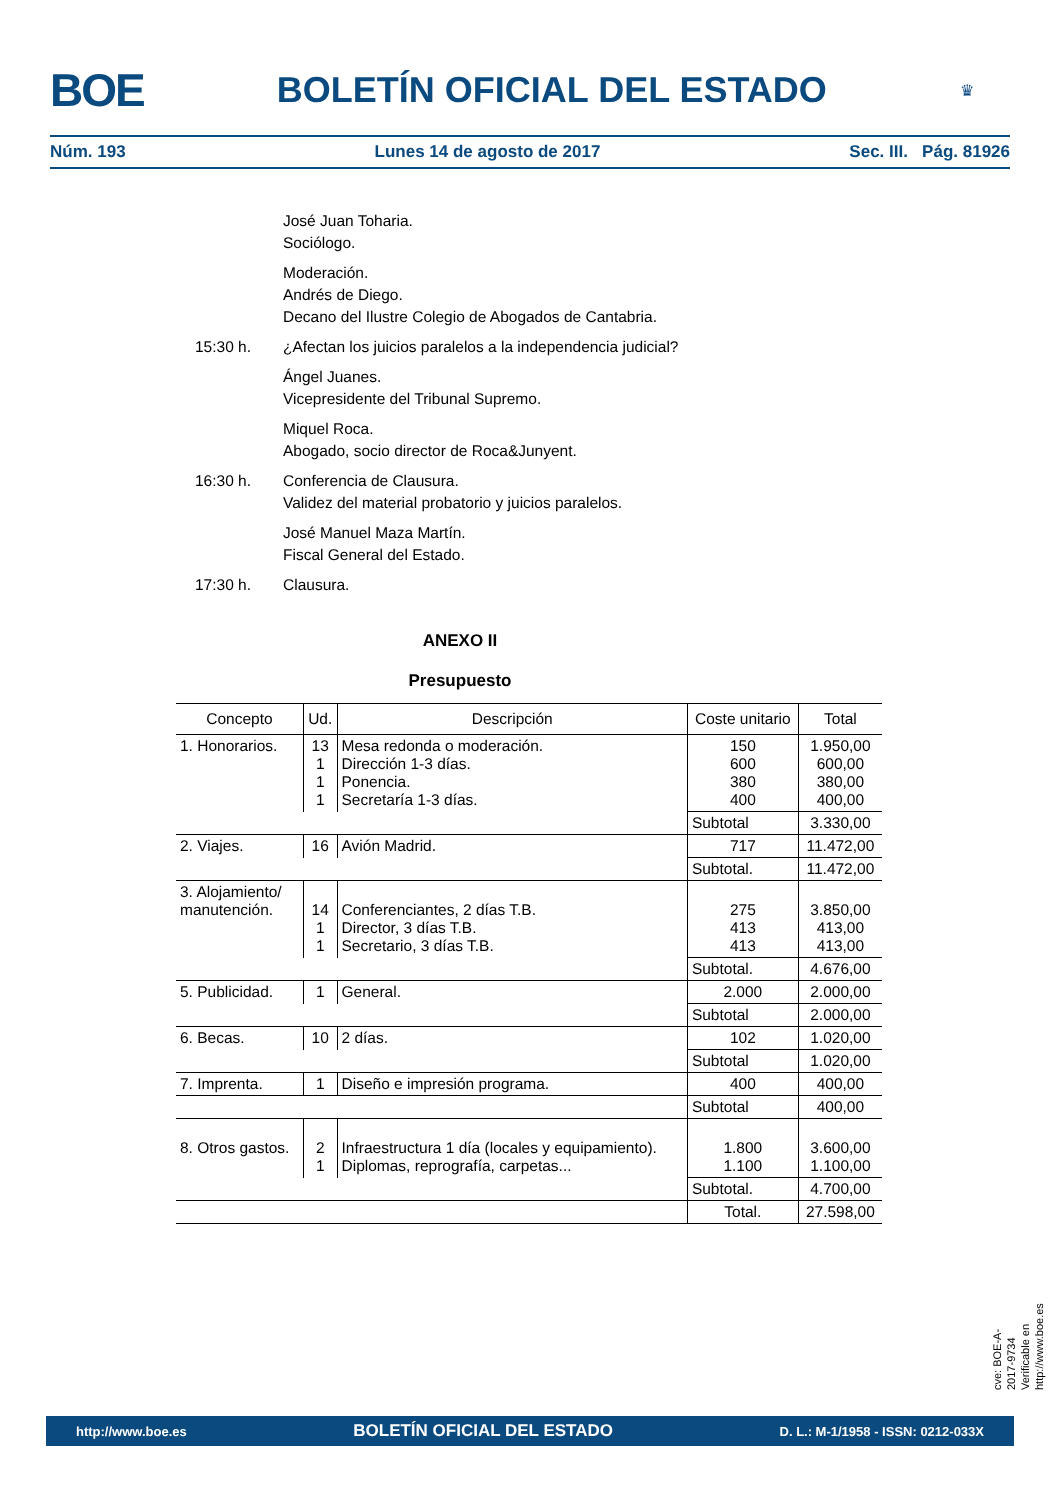BOE BOLETÍN OFICIAL DEL ESTADO ♛
Núm. 193 Lunes 14 de agosto de 2017 Sec. III. Pág. 81926
José Juan Toharia.
Sociólogo.
Moderación.
Andrés de Diego.
Decano del Ilustre Colegio de Abogados de Cantabria.
15:30 h. ¿Afectan los juicios paralelos a la independencia judicial?
Ángel Juanes.
Vicepresidente del Tribunal Supremo.
Miquel Roca.
Abogado, socio director de Roca&Junyent.
16:30 h. Conferencia de Clausura.
Validez del material probatorio y juicios paralelos.
José Manuel Maza Martín.
Fiscal General del Estado.
17:30 h. Clausura.
ANEXO II
Presupuesto
| Concepto | Ud. | Descripción | Coste unitario | Total |
| --- | --- | --- | --- | --- |
| 1. Honorarios. | 13 1 1 1 | Mesa redonda o moderación. Dirección 1-3 días. Ponencia. Secretaría 1-3 días. | 150 600 380 400 | 1.950,00 600,00 380,00 400,00 |
| | | | Subtotal | 3.330,00 |
| 2. Viajes. | 16 | Avión Madrid. | 717 | 11.472,00 |
| | | | Subtotal. | 11.472,00 |
| 3. Alojamiento/ manutención. | 14 1 1 | Conferenciantes, 2 días T.B. Director, 3 días T.B. Secretario, 3 días T.B. | 275 413 413 | 3.850,00 413,00 413,00 |
| | | | Subtotal. | 4.676,00 |
| 5. Publicidad. | 1 | General. | 2.000 | 2.000,00 |
| | | | Subtotal | 2.000,00 |
| 6. Becas. | 10 | 2 días. | 102 | 1.020,00 |
| | | | Subtotal | 1.020,00 |
| 7. Imprenta. | 1 | Diseño e impresión programa. | 400 | 400,00 |
| | | | Subtotal | 400,00 |
| 8. Otros gastos. | 2 1 | Infraestructura 1 día (locales y equipamiento). Diplomas, reprografía, carpetas... | 1.800 1.100 | 3.600,00 1.100,00 |
| | | | Subtotal. | 4.700,00 |
| | | | Total. | 27.598,00 |
cve: BOE-A-2017-9734
Verificable en http://www.boe.es
http://www.boe.es BOLETÍN OFICIAL DEL ESTADO D. L.: M-1/1958 - ISSN: 0212-033X